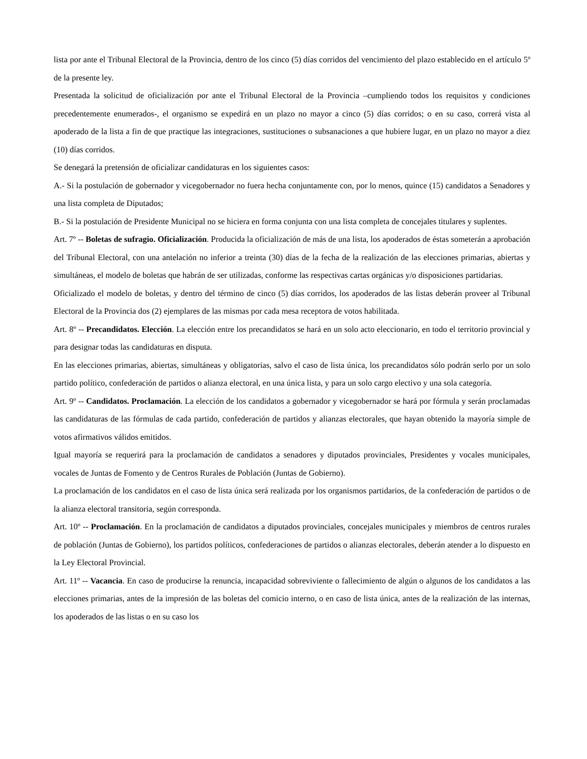lista por ante el Tribunal Electoral de la Provincia, dentro de los cinco (5) días corridos del vencimiento del plazo establecido en el artículo 5º de la presente ley.
Presentada la solicitud de oficialización por ante el Tribunal Electoral de la Provincia –cumpliendo todos los requisitos y condiciones precedentemente enumerados-, el organismo se expedirá en un plazo no mayor a cinco (5) días corridos; o en su caso, correrá vista al apoderado de la lista a fin de que practique las integraciones, sustituciones o subsanaciones a que hubiere lugar, en un plazo no mayor a diez (10) días corridos.
Se denegará la pretensión de oficializar candidaturas en los siguientes casos:
A.- Si la postulación de gobernador y vicegobernador no fuera hecha conjuntamente con, por lo menos, quince (15) candidatos a Senadores y una lista completa de Diputados;
B.- Si la postulación de Presidente Municipal no se hiciera en forma conjunta con una lista completa de concejales titulares y suplentes.
Art. 7º -- Boletas de sufragio. Oficialización. Producida la oficialización de más de una lista, los apoderados de éstas someterán a aprobación del Tribunal Electoral, con una antelación no inferior a treinta (30) días de la fecha de la realización de las elecciones primarias, abiertas y simultáneas, el modelo de boletas que habrán de ser utilizadas, conforme las respectivas cartas orgánicas y/o disposiciones partidarias.
Oficializado el modelo de boletas, y dentro del término de cinco (5) días corridos, los apoderados de las listas deberán proveer al Tribunal Electoral de la Provincia dos (2) ejemplares de las mismas por cada mesa receptora de votos habilitada.
Art. 8º -- Precandidatos. Elección. La elección entre los precandidatos se hará en un solo acto eleccionario, en todo el territorio provincial y para designar todas las candidaturas en disputa.
En las elecciones primarias, abiertas, simultáneas y obligatorias, salvo el caso de lista única, los precandidatos sólo podrán serlo por un solo partido político, confederación de partidos o alianza electoral, en una única lista, y para un solo cargo electivo y una sola categoría.
Art. 9º -- Candidatos. Proclamación. La elección de los candidatos a gobernador y vicegobernador se hará por fórmula y serán proclamadas las candidaturas de las fórmulas de cada partido, confederación de partidos y alianzas electorales, que hayan obtenido la mayoría simple de votos afirmativos válidos emitidos.
Igual mayoría se requerirá para la proclamación de candidatos a senadores y diputados provinciales, Presidentes y vocales municipales, vocales de Juntas de Fomento y de Centros Rurales de Población (Juntas de Gobierno).
La proclamación de los candidatos en el caso de lista única será realizada por los organismos partidarios, de la confederación de partidos o de la alianza electoral transitoria, según corresponda.
Art. 10º -- Proclamación. En la proclamación de candidatos a diputados provinciales, concejales municipales y miembros de centros rurales de población (Juntas de Gobierno), los partidos políticos, confederaciones de partidos o alianzas electorales, deberán atender a lo dispuesto en la Ley Electoral Provincial.
Art. 11º -- Vacancia. En caso de producirse la renuncia, incapacidad sobreviviente o fallecimiento de algún o algunos de los candidatos a las elecciones primarias, antes de la impresión de las boletas del comicio interno, o en caso de lista única, antes de la realización de las internas, los apoderados de las listas o en su caso los